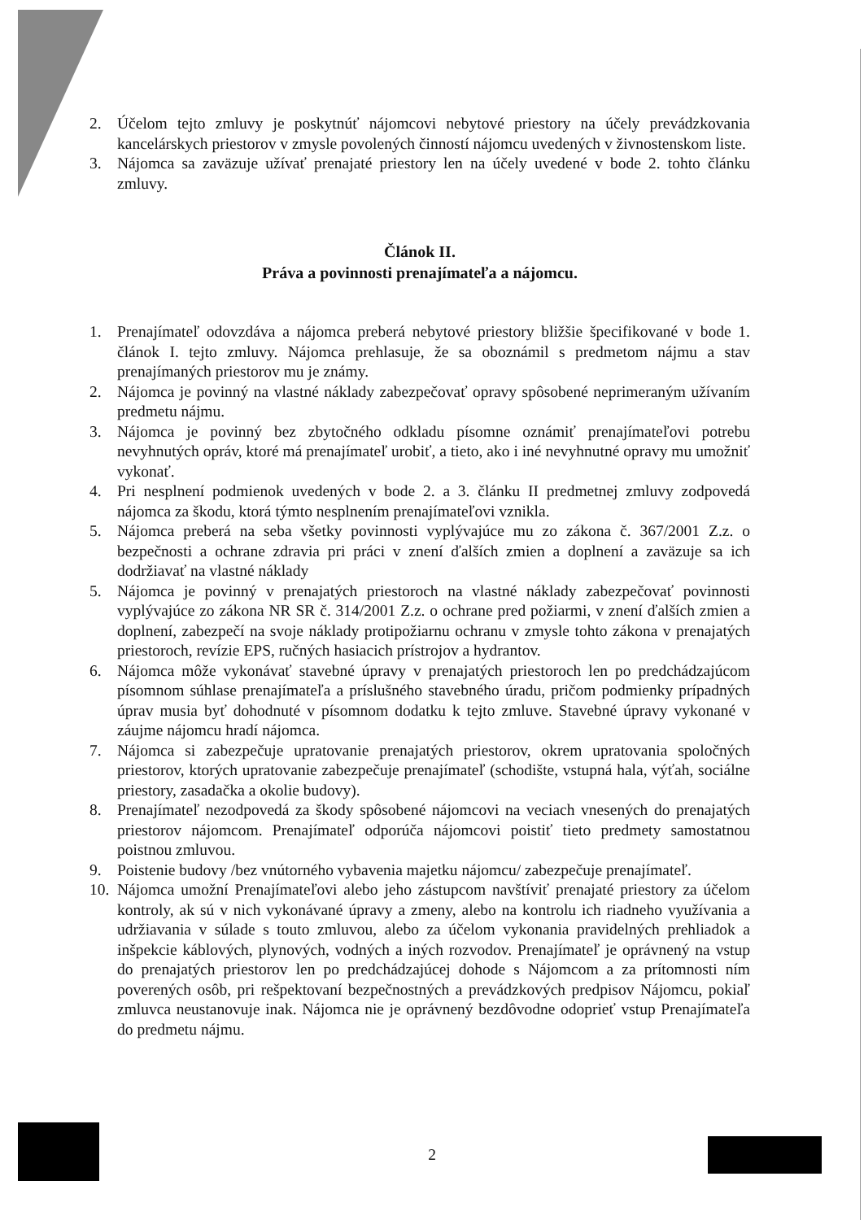2. Účelom tejto zmluvy je poskytnúť nájomcovi nebytové priestory na účely prevádzkovania kancelárskych priestorov v zmysle povolených činností nájomcu uvedených v živnostenskom liste.
3. Nájomca sa zaväzuje užívať prenajaté priestory len na účely uvedené v bode 2. tohto článku zmluvy.
Článok II.
Práva a povinnosti prenajímateľa a nájomcu.
1. Prenajímateľ odovzdáva a nájomca preberá nebytové priestory bližšie špecifikované v bode 1. článok I. tejto zmluvy. Nájomca prehlasuje, že sa oboznámil s predmetom nájmu a stav prenajímaných priestorov mu je známy.
2. Nájomca je povinný na vlastné náklady zabezpečovať opravy spôsobené neprimeraným užívaním predmetu nájmu.
3. Nájomca je povinný bez zbytočného odkladu písomne oznámiť prenajímateľovi potrebu nevyhnutých opráv, ktoré má prenajímateľ urobiť, a tieto, ako i iné nevyhnutné opravy mu umožniť vykonať.
4. Pri nesplnení podmienok uvedených v bode 2. a 3. článku II predmetnej zmluvy zodpovedá nájomca za škodu, ktorá týmto nesplnením prenajímateľovi vznikla.
5. Nájomca preberá na seba všetky povinnosti vyplývajúce mu zo zákona č. 367/2001 Z.z. o bezpečnosti a ochrane zdravia pri práci v znení ďalších zmien a doplnení a zaväzuje sa ich dodržiavať na vlastné náklady
5. Nájomca je povinný v prenajatých priestoroch na vlastné náklady zabezpečovať povinnosti vyplývajúce zo zákona NR SR č. 314/2001 Z.z. o ochrane pred požiarmi, v znení ďalších zmien a doplnení, zabezpečí na svoje náklady protipožiarnu ochranu v zmysle tohto zákona v prenajatých priestoroch, revízie EPS, ručných hasiacich prístrojov a hydrantov.
6. Nájomca môže vykonávať stavebné úpravy v prenajatých priestoroch len po predchádzajúcom písomnom súhlase prenajímateľa a príslušného stavebného úradu, pričom podmienky prípadných úprav musia byť dohodnuté v písomnom dodatku k tejto zmluve. Stavebné úpravy vykonané v záujme nájomcu hradí nájomca.
7. Nájomca si zabezpečuje upratovanie prenajatých priestorov, okrem upratovania spoločných priestorov, ktorých upratovanie zabezpečuje prenajímateľ (schodište, vstupná hala, výťah, sociálne priestory, zasadačka a okolie budovy).
8. Prenajímateľ nezodpovedá za škody spôsobené nájomcovi na veciach vnesených do prenajatých priestorov nájomcom. Prenajímateľ odporúča nájomcovi poistiť tieto predmety samostatnou poistnou zmluvou.
9. Poistenie budovy /bez vnútorného vybavenia majetku nájomcu/ zabezpečuje prenajímateľ.
10. Nájomca umožní Prenajímateľovi alebo jeho zástupcom navštíviť prenajaté priestory za účelom kontroly, ak sú v nich vykonávané úpravy a zmeny, alebo na kontrolu ich riadneho využívania a udržiavania v súlade s touto zmluvou, alebo za účelom vykonania pravidelných prehliadok a inšpekcie káblových, plynových, vodných a iných rozvodov. Prenajímateľ je oprávnený na vstup do prenajatých priestorov len po predchádzajúcej dohode s Nájomcom a za prítomnosti ním poverených osôb, pri rešpektovaní bezpečnostných a prevádzkových predpisov Nájomcu, pokiaľ zmluvca neustanovuje inak. Nájomca nie je oprávnený bezdôvodne odoprieť vstup Prenajímateľa do predmetu nájmu.
2